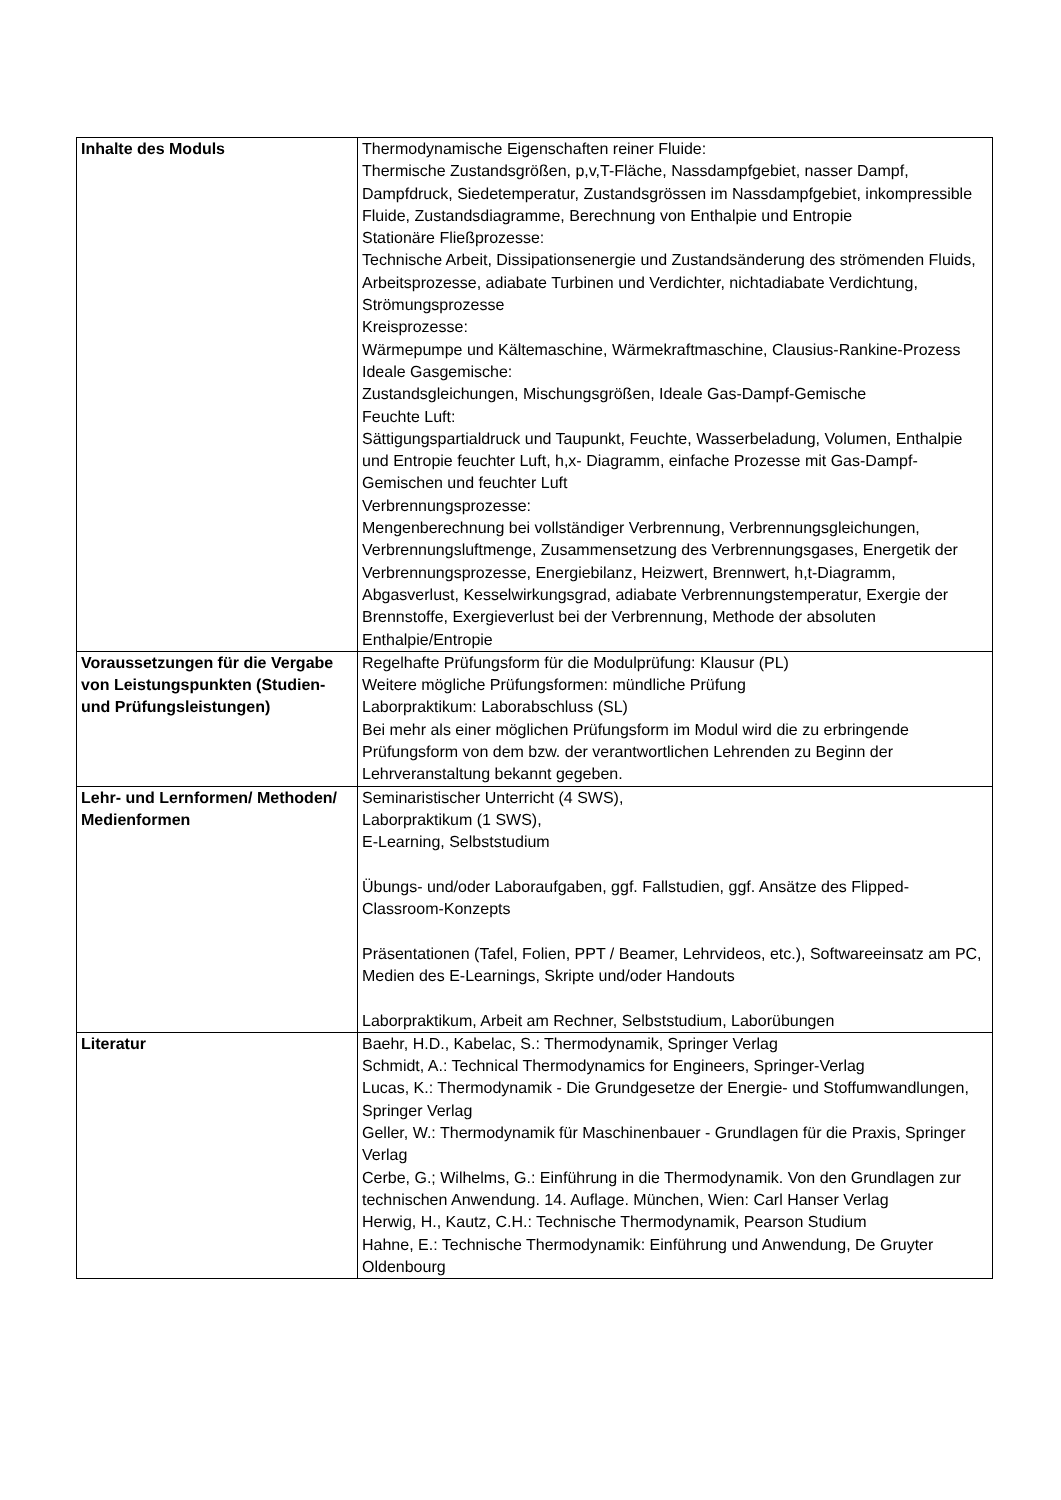| Inhalte des Moduls | Thermodynamische Eigenschaften reiner Fluide: Thermische Zustandsgrößen, p,v,T-Fläche, Nassdampfgebiet, nasser Dampf, Dampfdruck, Siedetemperatur, Zustandsgrössen im Nassdampfgebiet, inkompressible Fluide, Zustandsdiagramme, Berechnung von Enthalpie und Entropie Stationäre Fließprozesse: Technische Arbeit, Dissipationsenergie und Zustandsänderung des strömenden Fluids, Arbeitsprozesse, adiabate Turbinen und Verdichter, nichtadiabate Verdichtung, Strömungsprozesse Kreisprozesse: Wärmepumpe und Kältemaschine, Wärmekraftmaschine, Clausius-Rankine-Prozess Ideale Gasgemische: Zustandsgleichungen, Mischungsgrößen, Ideale Gas-Dampf-Gemische Feuchte Luft: Sättigungspartialdruck und Taupunkt, Feuchte, Wasserbeladung, Volumen, Enthalpie und Entropie feuchter Luft, h,x- Diagramm, einfache Prozesse mit Gas-Dampf-Gemischen und feuchter Luft Verbrennungsprozesse: Mengenberechnung bei vollständiger Verbrennung, Verbrennungsgleichungen, Verbrennungsluftmenge, Zusammensetzung des Verbrennungsgases, Energetik der Verbrennungsprozesse, Energiebilanz, Heizwert, Brennwert, h,t-Diagramm, Abgasverlust, Kesselwirkungsgrad, adiabate Verbrennungstemperatur, Exergie der Brennstoffe, Exergieverlust bei der Verbrennung, Methode der absoluten Enthalpie/Entropie |
| Voraussetzungen für die Vergabe von Leistungspunkten (Studien- und Prüfungsleistungen) | Regelhafte Prüfungsform für die Modulprüfung: Klausur (PL) Weitere mögliche Prüfungsformen: mündliche Prüfung Laborpraktikum: Laborabschluss (SL) Bei mehr als einer möglichen Prüfungsform im Modul wird die zu erbringende Prüfungsform von dem bzw. der verantwortlichen Lehrenden zu Beginn der Lehrveranstaltung bekannt gegeben. |
| Lehr- und Lernformen/ Methoden/ Medienformen | Seminaristischer Unterricht (4 SWS), Laborpraktikum (1 SWS), E-Learning, Selbststudium Übungs- und/oder Laboraufgaben, ggf. Fallstudien, ggf. Ansätze des Flipped-Classroom-Konzepts Präsentationen (Tafel, Folien, PPT / Beamer, Lehrvideos, etc.), Softwareeinsatz am PC, Medien des E-Learnings, Skripte und/oder Handouts Laborpraktikum, Arbeit am Rechner, Selbststudium, Laborübungen |
| Literatur | Baehr, H.D., Kabelac, S.: Thermodynamik, Springer Verlag Schmidt, A.: Technical Thermodynamics for Engineers, Springer-Verlag Lucas, K.: Thermodynamik - Die Grundgesetze der Energie- und Stoffumwandlungen, Springer Verlag Geller, W.: Thermodynamik für Maschinenbauer - Grundlagen für die Praxis, Springer Verlag Cerbe, G.; Wilhelms, G.: Einführung in die Thermodynamik. Von den Grundlagen zur technischen Anwendung. 14. Auflage. München, Wien: Carl Hanser Verlag Herwig, H., Kautz, C.H.: Technische Thermodynamik, Pearson Studium Hahne, E.: Technische Thermodynamik: Einführung und Anwendung, De Gruyter Oldenbourg |